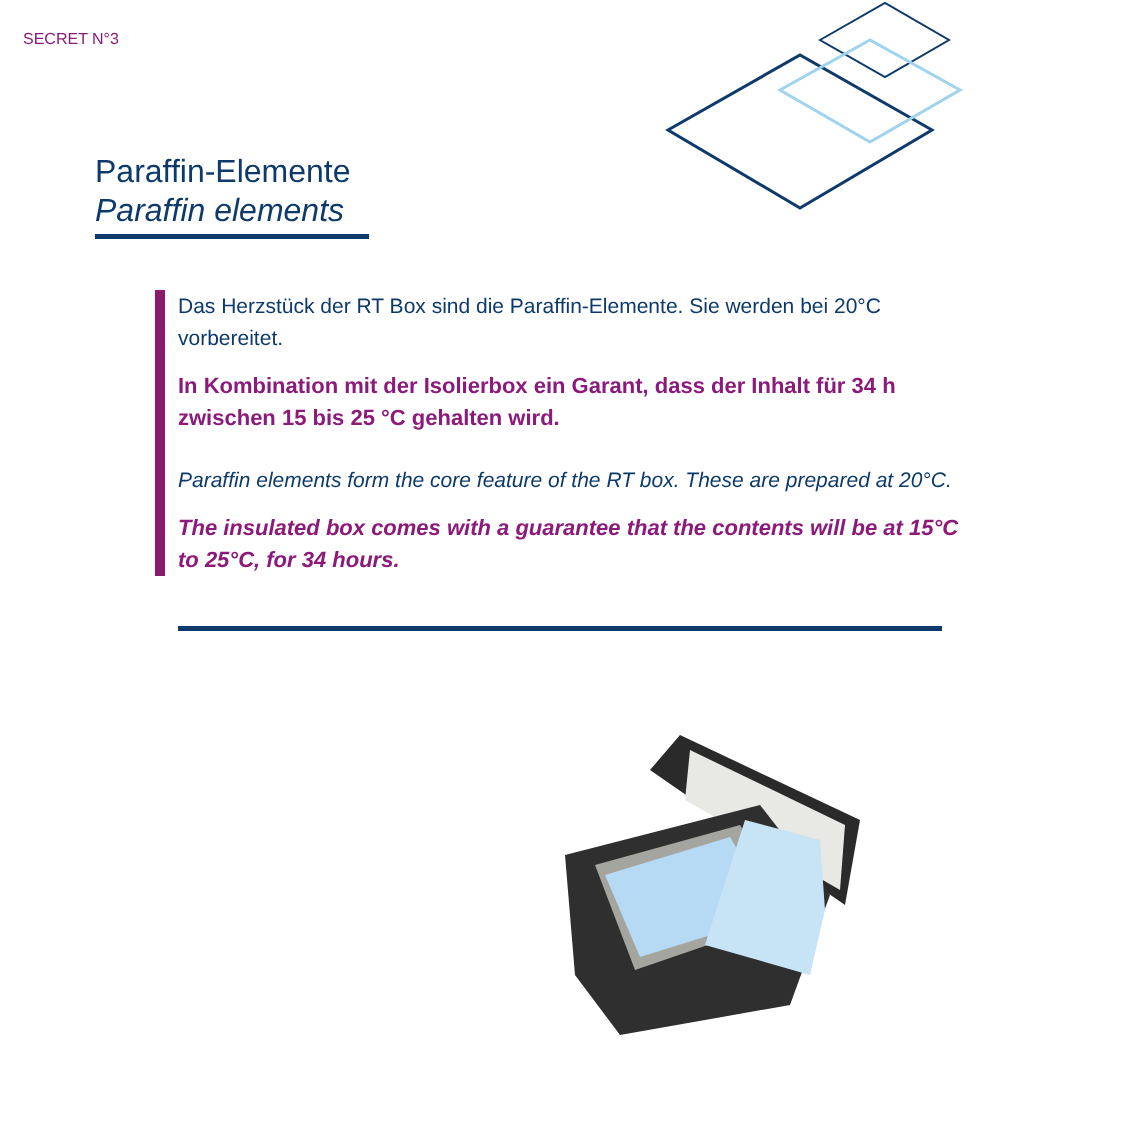SECRET N°3
Paraffin-Elemente
Paraffin elements
Das Herzstück der RT Box sind die Paraffin-Elemente. Sie werden bei 20°C vorbereitet.
In Kombination mit der Isolierbox ein Garant, dass der Inhalt für 34 h zwischen 15 bis 25 °C gehalten wird.
Paraffin elements form the core feature of the RT box. These are prepared at 20°C.
The insulated box comes with a guarantee that the contents will be at 15°C to 25°C, for 34 hours.